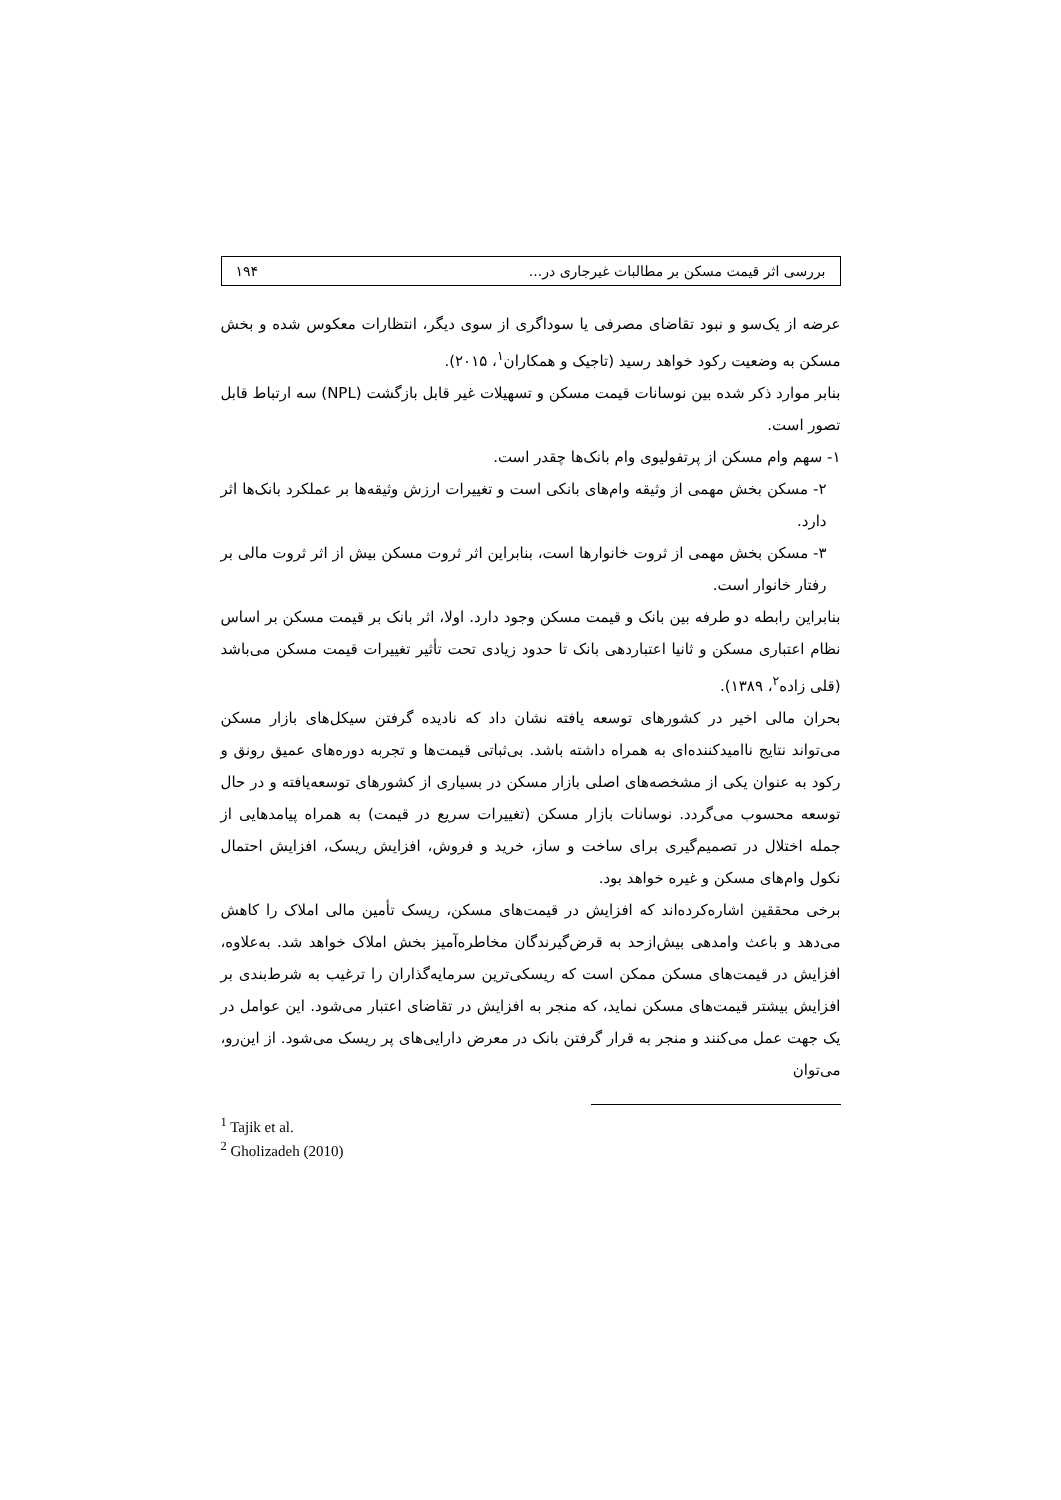بررسی اثر قیمت مسکن بر مطالبات غیرجاری در... ۱۹۴
عرضه از یک‌سو و نبود تقاضای مصرفی یا سوداگری از سوی دیگر، انتظارات معکوس شده و بخش مسکن به وضعیت رکود خواهد رسید (تاجیک و همکاران<sup>۱</sup>، ۲۰۱۵).
بنابر موارد ذکر شده بین نوسانات قیمت مسکن و تسهیلات غیر قابل بازگشت (NPL) سه ارتباط قابل تصور است.
۱- سهم وام مسکن از پرتفولیوی وام بانک‌ها چقدر است.
۲- مسکن بخش مهمی از وثیقه وام‌های بانکی است و تغییرات ارزش وثیقه‌ها بر عملکرد بانک‌ها اثر دارد.
۳- مسکن بخش مهمی از ثروت خانوارها است، بنابراین اثر ثروت مسکن بیش از اثر ثروت مالی بر رفتار خانوار است.
بنابراین رابطه دو طرفه بین بانک و قیمت مسکن وجود دارد. اولا، اثر بانک بر قیمت مسکن بر اساس نظام اعتباری مسکن و ثانیا اعتباردهی بانک تا حدود زیادی تحت تأثیر تغییرات قیمت مسکن می‌باشد (قلی زاده<sup>۲</sup>، ۱۳۸۹).
بحران مالی اخیر در کشورهای توسعه یافته نشان داد که نادیده گرفتن سیکل‌های بازار مسکن می‌تواند نتایج ناامیدکننده‌ای به همراه داشته باشد. بی‌ثباتی قیمت‌ها و تجربه دوره‌های عمیق رونق و رکود به عنوان یکی از مشخصه‌های اصلی بازار مسکن در بسیاری از کشورهای توسعه‌یافته و در حال توسعه محسوب می‌گردد. نوسانات بازار مسکن (تغییرات سریع در قیمت) به همراه پیامدهایی از جمله اختلال در تصمیم‌گیری برای ساخت و ساز، خرید و فروش، افزایش ریسک، افزایش احتمال نکول وام‌های مسکن و غیره خواهد بود.
برخی محققین اشاره‌کرده‌اند که افزایش در قیمت‌های مسکن، ریسک تأمین مالی املاک را کاهش می‌دهد و باعث وامدهی بیش‌ازحد به قرض‌گیرندگان مخاطره‌آمیز بخش املاک خواهد شد. به‌علاوه، افزایش در قیمت‌های مسکن ممکن است که ریسکی‌ترین سرمایه‌گذاران را ترغیب به شرط‌بندی بر افزایش بیشتر قیمت‌های مسکن نماید، که منجر به افزایش در تقاضای اعتبار می‌شود. این عوامل در یک جهت عمل می‌کنند و منجر به قرار گرفتن بانک در معرض دارایی‌های پر ریسک می‌شود. از این‌رو، می‌توان
<sup>1</sup> Tajik et al.
<sup>2</sup> Gholizadeh (2010)